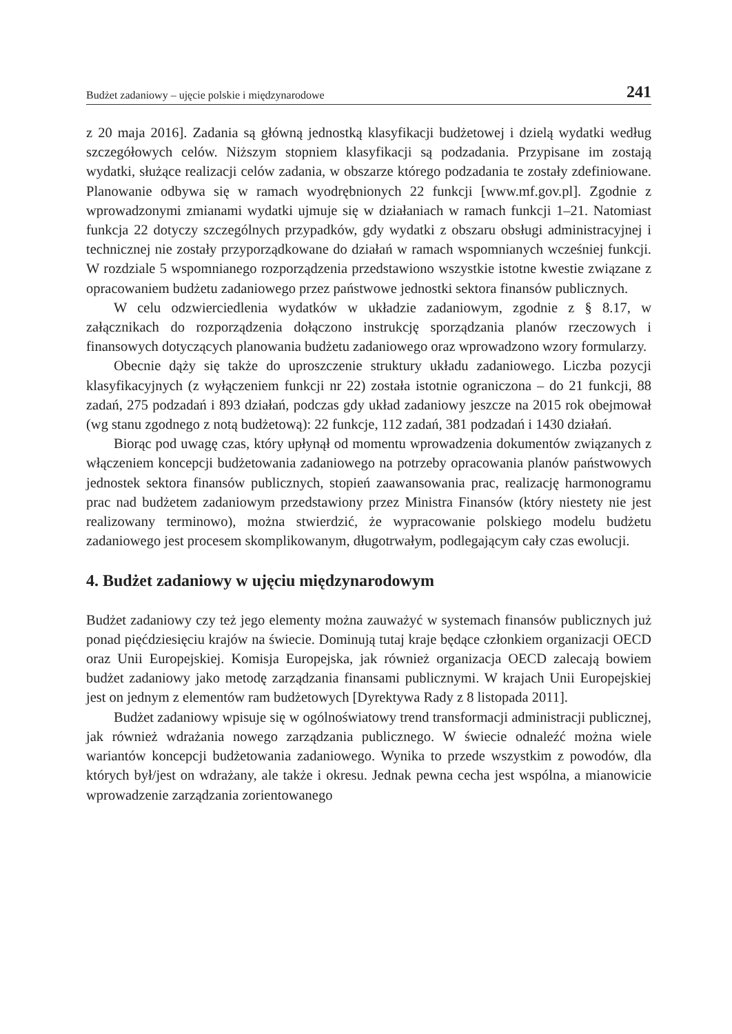Budżet zadaniowy – ujęcie polskie i międzynarodowe 241
z 20 maja 2016]. Zadania są główną jednostką klasyfikacji budżetowej i dzielą wydatki według szczegółowych celów. Niższym stopniem klasyfikacji są podzadania. Przypisane im zostają wydatki, służące realizacji celów zadania, w obszarze którego podzadania te zostały zdefiniowane. Planowanie odbywa się w ramach wyodrębnionych 22 funkcji [www.mf.gov.pl]. Zgodnie z wprowadzonymi zmianami wydatki ujmuje się w działaniach w ramach funkcji 1–21. Natomiast funkcja 22 dotyczy szczególnych przypadków, gdy wydatki z obszaru obsługi administracyjnej i technicznej nie zostały przyporządkowane do działań w ramach wspomnianych wcześniej funkcji. W rozdziale 5 wspomnianego rozporządzenia przedstawiono wszystkie istotne kwestie związane z opracowaniem budżetu zadaniowego przez państwowe jednostki sektora finansów publicznych.
W celu odzwierciedlenia wydatków w układzie zadaniowym, zgodnie z § 8.17, w załącznikach do rozporządzenia dołączono instrukcję sporządzania planów rzeczowych i finansowych dotyczących planowania budżetu zadaniowego oraz wprowadzono wzory formularzy.
Obecnie dąży się także do uproszczenie struktury układu zadaniowego. Liczba pozycji klasyfikacyjnych (z wyłączeniem funkcji nr 22) została istotnie ograniczona – do 21 funkcji, 88 zadań, 275 podzadań i 893 działań, podczas gdy układ zadaniowy jeszcze na 2015 rok obejmował (wg stanu zgodnego z notą budżetową): 22 funkcje, 112 zadań, 381 podzadań i 1430 działań.
Biorąc pod uwagę czas, który upłynął od momentu wprowadzenia dokumentów związanych z włączeniem koncepcji budżetowania zadaniowego na potrzeby opracowania planów państwowych jednostek sektora finansów publicznych, stopień zaawansowania prac, realizację harmonogramu prac nad budżetem zadaniowym przedstawiony przez Ministra Finansów (który niestety nie jest realizowany terminowo), można stwierdzić, że wypracowanie polskiego modelu budżetu zadaniowego jest procesem skomplikowanym, długotrwałym, podlegającym cały czas ewolucji.
4. Budżet zadaniowy w ujęciu międzynarodowym
Budżet zadaniowy czy też jego elementy można zauważyć w systemach finansów publicznych już ponad pięćdziesięciu krajów na świecie. Dominują tutaj kraje będące członkiem organizacji OECD oraz Unii Europejskiej. Komisja Europejska, jak również organizacja OECD zalecają bowiem budżet zadaniowy jako metodę zarządzania finansami publicznymi. W krajach Unii Europejskiej jest on jednym z elementów ram budżetowych [Dyrektywa Rady z 8 listopada 2011].
Budżet zadaniowy wpisuje się w ogólnoświatowy trend transformacji administracji publicznej, jak również wdrażania nowego zarządzania publicznego. W świecie odnaleźć można wiele wariantów koncepcji budżetowania zadaniowego. Wynika to przede wszystkim z powodów, dla których był/jest on wdrażany, ale także i okresu. Jednak pewna cecha jest wspólna, a mianowicie wprowadzenie zarządzania zorientowanego